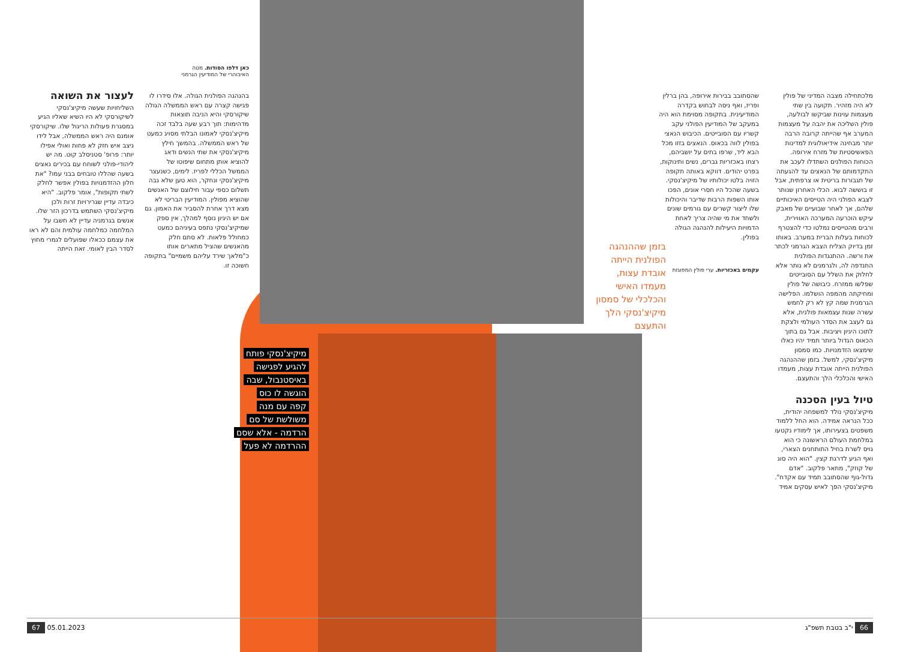כאן דלפו הסודות. מטה האיבוהרי של המודיעין הגרמני
מלכתחילה מצבה המדיני של פולין לא היה מזהיר. תקועה בין שתי מעצמות עוינות שביקשו לבולעה, פולין השליכה את יהבה על מעצמות המערב אף שהייתה קרובה הרבה יותר מבחינה אידיאולוגית למדינות הפאשיסטיות של מזרח אירופה. הכוחות הפולנים השתדלו לעכב את התקדמותם של הנאצים עד להגעתה של תגבורות בריטית או צרפתית, אבל זו בוששה לבוא. הכלי האחרון שנותר לצבא הפולני היה הטייסים האיכותיים שלהם, אך לאחר שבועיים של מאבק עיקש הוכרעה המערכה האווירית, ורבים מהטייסים נמלטו כדי להצטרף לכוחות בעלות הברית במערב. באותו זמן בדיוק הצליח הצבא הגרמני לכתר את ורשה. ההתנגדות הפולנית התנדפה לה, ולגרמנים לא נותר אלא לחלוק את השלל עם הסובייטים שפלשו ממזרח. כיבושה של פולין ומחיקתה מהמפה הושלמו. הפלישה הגרמנית שמה קץ לא רק לחמש עשרה שנות עצמאות פולנית, אלא גם לעצב את הסדר העולמי ולצקת לתוכו היגיון ויציבות. אבל גם בתוך הכאוס הגדול ביותר תמיד יהיו כאלו שימצאו הזדמנויות. כמו סמסון מיקיצ'נסקי, למשל. בזמן שההנהגה הפולנית הייתה אובדת עצות, מעמדו האישי והכלכלי הלך והתעצם.
טיול בעין הסכנה
מיקיצ'נסקי נולד למשפחה יהודית, ככל הנראה אמידה. הוא החל ללמוד משפטים בצעירותו, אך לימודיו נקטעו במלחמת העולם הראשונה כי הוא גויס לשרת בחיל התותחנים הצארי, ואף הגיע לדרגת קצין. "הוא היה סוג של קוזק", מתאר פלקוב. "אדם גדול-גוף שהסתובב תמיד עם אקדח". מיקיצ'נסקי הפך לאיש עסקים אמיד
שהסתובב בבירות אירופה, בהן ברלין ופריז, ואף ניסה לבחוש בקדרה המודיעינית. בתקופה מסוימת הוא היה במעקב של המודיעין הפולני עקב קשריו עם הסובייטים. הכיבוש הנאצי בפולין לווה בכאוס. הנאצים בזזו מכל הבא ליד, שרפו בתים על יושביהם, רצחו באכזריות גברים, נשים ותינוקות, בפרט יהודים. דווקא באותה תקופה הזויה בלטו יכולותיו של מיקיצ'נסקי. בשעה שהכל היו חסרי אונים, הפכו אותו השפות הרבות שדיבר והיכולות שלו ליצור קשרים עם גורמים שונים ולשחד את מי שהיה צריך לאחת הדמויות היעילות להנהגה הגולה בפולין.
עקמים באכזריות. ערי פולין המפוגזת
בזמן שההנהגה הפולנית הייתה אובדת עצות, מעמדו האישי והכלכלי של סמסון מיקיצ'נסקי הלך והתעצם
מיקיצ'נסקי פותח
להגיע לפגישה
באיסטנבול, שבה
הוגשה לו כוס
קפה עם מנה
משולשת של סם
הרדמה - אלא שסם
ההרדמה לא פעל
בהנהגה הפולנית הגולה. אלו סידרו לו פגישה קצרה עם ראש הממשלה הגולה שיקורסקי והיא הניבה תוצאות מדהימות: תוך רבע שעה בלבד זכה מיקיצ'נסקי לאמונו הבלתי מסויג כמעט של ראש הממשלה. בהמשך חילץ מיקיצ'נסקי את שתי הנשים ודאג להוציא אותן מתחום שיפוטו של הממשל הכללי לפריז. לימים, כשנעצר מיקיצ'נסקי ונחקר, הוא טען שלא גבה תשלום כספי עבור חילוצם של האנשים שהוציא מפולין. המודיעין הבריטי לא מצא דרך אחרת להסביר את האמון. גם אם יש היגיון נוסף למהלך, אין ספק שמיקיצ'נסקי נתפס בעיניהם כמעט כמחולל פלאות. לא סתם חלק מהאנשים שהציל מתארים אותו כ"מלאך שירד עליהם משמיים" בתקופה חשוכה זו.
לעצור את השואה
השליחויות שעשה מיקיצ'נסקי לשיקורסקי לא היו השיא שאליו הגיע במסגרת פעולות הריגול שלו. שיקורסקי אומנם היה ראש הממשלה, אבל לידו ניצב איש חזק לא פחות ואולי אפילו יותר: פרופ' סטניסלב קוט. מה יש ליהודי-פולני לשוחח עם בכירים נאצים בשעה שהללו טובחים בבני עמו? "את חלון ההזדמנויות בפולין אפשר לחלק לשתי תקופות", אומר פלקוב. "היא כיבדה עדיין שגרירויות זרות ולכן מיקיצ'נסקי השתמש בדרכון הזר שלו. אנשים בגרמניה עדיין לא חשבו על המלחמה כמלחמה עולמית והם לא ראו את עצמם ככאלו שפועלים לגמרי מחוץ לסדר הבין לאומי. זאת הייתה
67 05.01.2023 66 י"ב בטבת תשפ"ג